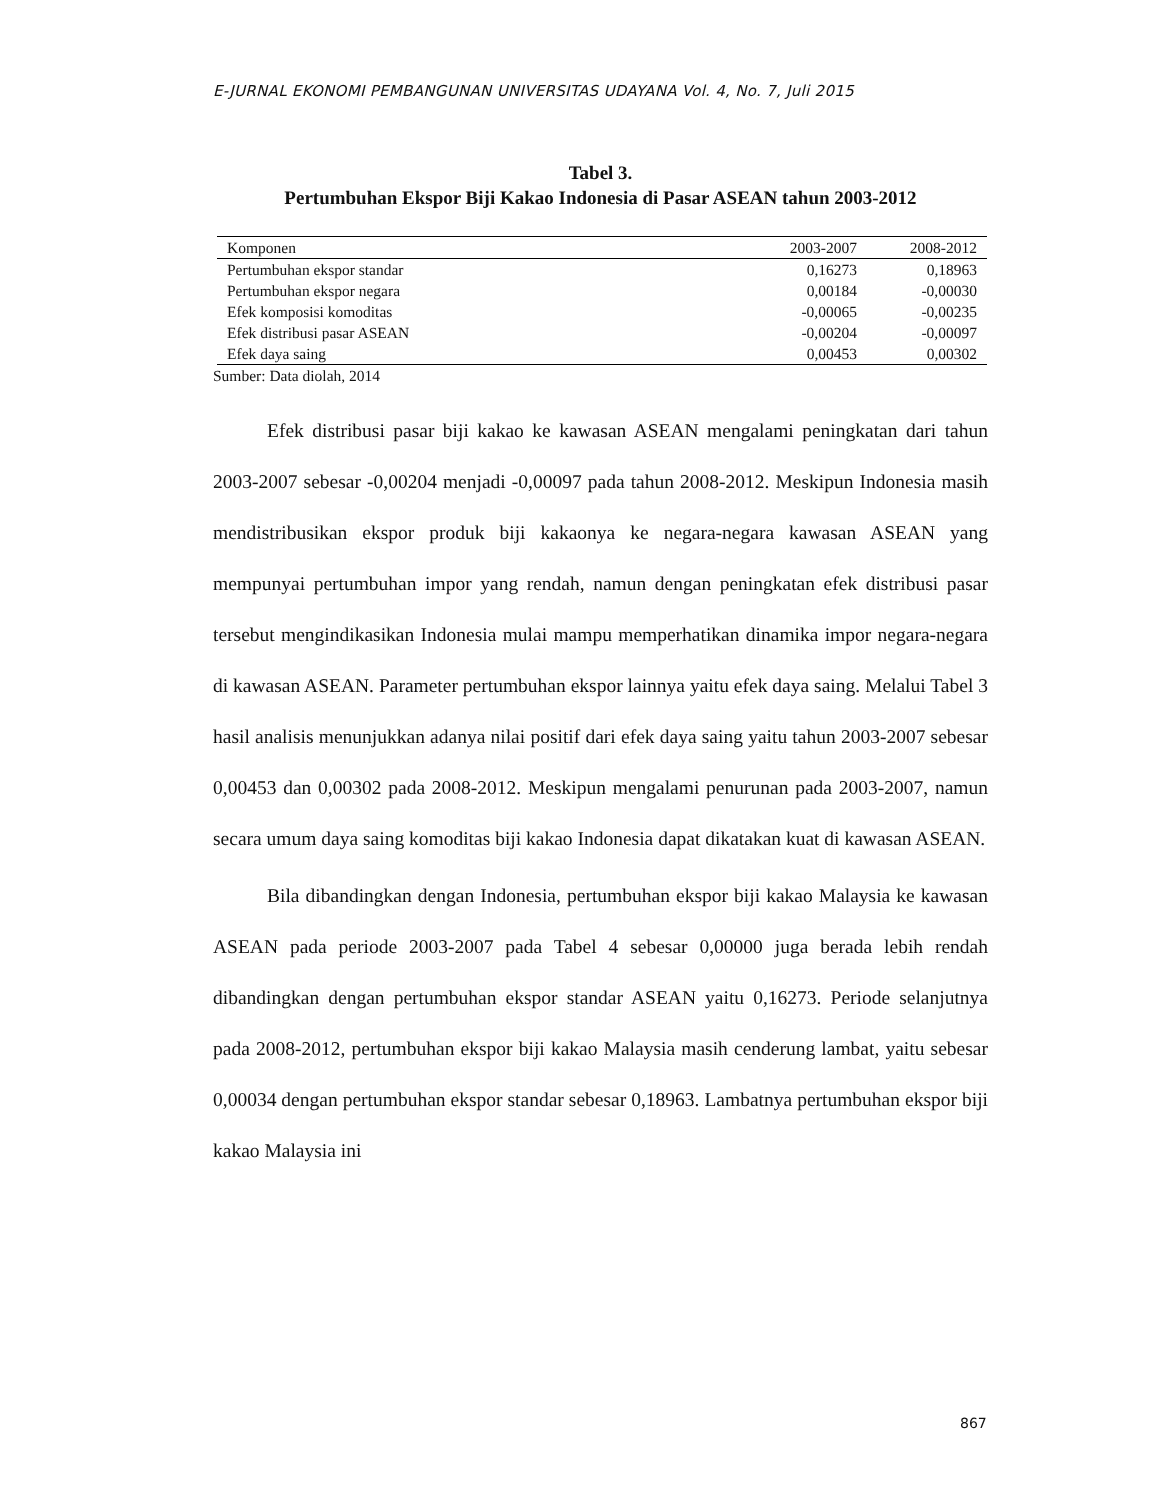E-JURNAL EKONOMI PEMBANGUNAN UNIVERSITAS UDAYANA Vol. 4, No. 7, Juli 2015
Tabel 3.
Pertumbuhan Ekspor Biji Kakao Indonesia di Pasar ASEAN tahun 2003-2012
| Komponen | 2003-2007 | 2008-2012 |
| --- | --- | --- |
| Pertumbuhan ekspor standar | 0,16273 | 0,18963 |
| Pertumbuhan ekspor negara | 0,00184 | -0,00030 |
| Efek komposisi komoditas | -0,00065 | -0,00235 |
| Efek distribusi pasar ASEAN | -0,00204 | -0,00097 |
| Efek daya saing | 0,00453 | 0,00302 |
Sumber: Data diolah, 2014
Efek distribusi pasar biji kakao ke kawasan ASEAN mengalami peningkatan dari tahun 2003-2007 sebesar -0,00204 menjadi -0,00097 pada tahun 2008-2012. Meskipun Indonesia masih mendistribusikan ekspor produk biji kakaonya ke negara-negara kawasan ASEAN yang mempunyai pertumbuhan impor yang rendah, namun dengan peningkatan efek distribusi pasar tersebut mengindikasikan Indonesia mulai mampu memperhatikan dinamika impor negara-negara di kawasan ASEAN. Parameter pertumbuhan ekspor lainnya yaitu efek daya saing. Melalui Tabel 3 hasil analisis menunjukkan adanya nilai positif dari efek daya saing yaitu tahun 2003-2007 sebesar 0,00453 dan 0,00302 pada 2008-2012. Meskipun mengalami penurunan pada 2003-2007, namun secara umum daya saing komoditas biji kakao Indonesia dapat dikatakan kuat di kawasan ASEAN.
Bila dibandingkan dengan Indonesia, pertumbuhan ekspor biji kakao Malaysia ke kawasan ASEAN pada periode 2003-2007 pada Tabel 4 sebesar 0,00000 juga berada lebih rendah dibandingkan dengan pertumbuhan ekspor standar ASEAN yaitu 0,16273. Periode selanjutnya pada 2008-2012, pertumbuhan ekspor biji kakao Malaysia masih cenderung lambat, yaitu sebesar 0,00034 dengan pertumbuhan ekspor standar sebesar 0,18963. Lambatnya pertumbuhan ekspor biji kakao Malaysia ini
867